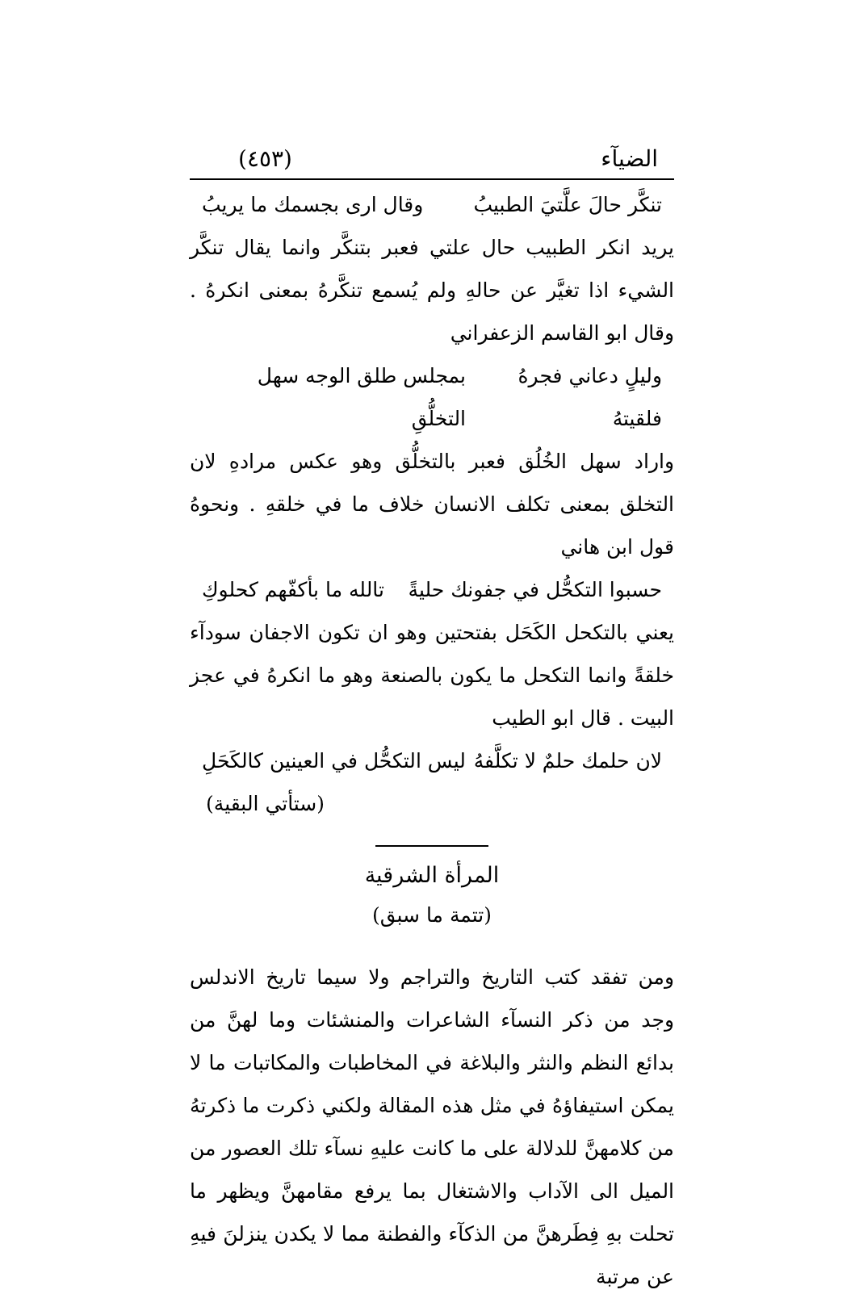الضيآء (٤٥٣)
تنكَّر حالَ علَّتيَ الطبيبُ وقال ارى بجسمك ما يريبُ
يريد انكر الطبيب حال علتي فعبر بتنكَّر وانما يقال تنكَّر الشيء اذا تغيَّر عن حالهِ ولم يُسمع تنكَّرهُ بمعنى انكرهُ . وقال ابو القاسم الزعفراني
وليلٍ دعاني فجرهُ فلقيتهُ بمجلس طلق الوجه سهل التخلُّقِ
واراد سهل الخُلُق فعبر بالتخلُّق وهو عكس مرادهِ لان التخلق بمعنى تكلف الانسان خلاف ما في خلقهِ . ونحوهُ قول ابن هاني
حسبوا التكحُّل في جفونك حليةً تالله ما بأكفّهم كحلوكِ
يعني بالتكحل الكَحَل بفتحتين وهو ان تكون الاجفان سودآء خلقةً وانما التكحل ما يكون بالصنعة وهو ما انكرهُ في عجز البيت . قال ابو الطيب
لان حلمك حلمٌ لا تكلَّفهُ ليس التكحُّل في العينين كالكَحَلِ
(ستأتي البقية)
المرأة الشرقية
(تتمة ما سبق)
ومن تفقد كتب التاريخ والتراجم ولا سيما تاريخ الاندلس وجد من ذكر النسآء الشاعرات والمنشئات وما لهنَّ من بدائع النظم والنثر والبلاغة في المخاطبات والمكاتبات ما لا يمكن استيفاؤهُ في مثل هذه المقالة ولكني ذكرت ما ذكرتهُ من كلامهنَّ للدلالة على ما كانت عليهِ نسآء تلك العصور من الميل الى الآداب والاشتغال بما يرفع مقامهنَّ ويظهر ما تحلت بهِ فِطَرهنَّ من الذكآء والفطنة مما لا يكدن ينزلنَ فيهِ عن مرتبة